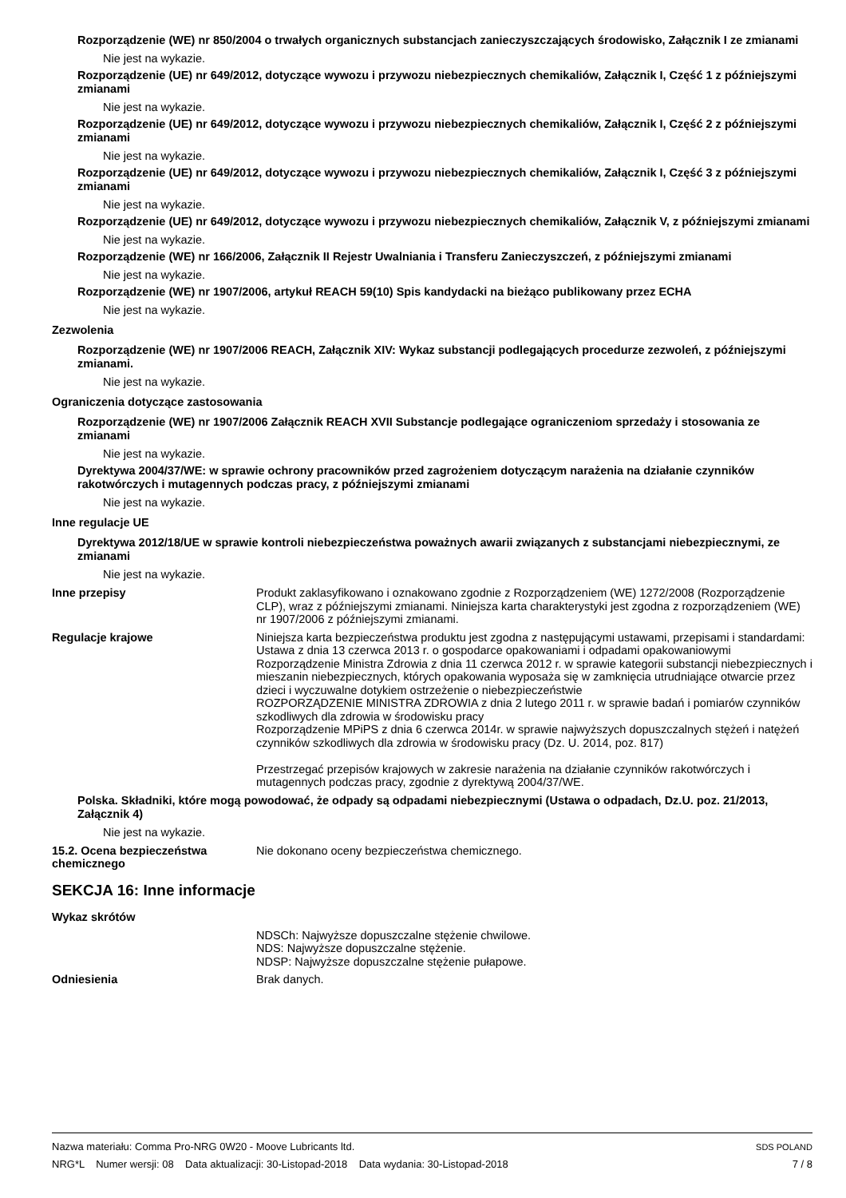Rozporządzenie (WE) nr 850/2004 o trwałych organicznych substancjach zanieczyszczających środowisko, Załącznik I ze zmianami
Nie jest na wykazie.
Rozporządzenie (UE) nr 649/2012, dotyczące wywozu i przywozu niebezpiecznych chemikaliów, Załącznik I, Część 1 z późniejszymi zmianami
Nie jest na wykazie.
Rozporządzenie (UE) nr 649/2012, dotyczące wywozu i przywozu niebezpiecznych chemikaliów, Załącznik I, Część 2 z późniejszymi zmianami
Nie jest na wykazie.
Rozporządzenie (UE) nr 649/2012, dotyczące wywozu i przywozu niebezpiecznych chemikaliów, Załącznik I, Część 3 z późniejszymi zmianami
Nie jest na wykazie.
Rozporządzenie (UE) nr 649/2012, dotyczące wywozu i przywozu niebezpiecznych chemikaliów, Załącznik V, z późniejszymi zmianami
Nie jest na wykazie.
Rozporządzenie (WE) nr 166/2006, Załącznik II Rejestr Uwalniania i Transferu Zanieczyszczeń, z późniejszymi zmianami
Nie jest na wykazie.
Rozporządzenie (WE) nr 1907/2006, artykuł REACH 59(10) Spis kandydacki na bieżąco publikowany przez ECHA
Nie jest na wykazie.
Zezwolenia
Rozporządzenie (WE) nr 1907/2006 REACH, Załącznik XIV: Wykaz substancji podlegających procedurze zezwoleń, z późniejszymi zmianami.
Nie jest na wykazie.
Ograniczenia dotyczące zastosowania
Rozporządzenie (WE) nr 1907/2006 Załącznik REACH XVII Substancje podlegające ograniczeniom sprzedaży i stosowania ze zmianami
Nie jest na wykazie.
Dyrektywa 2004/37/WE: w sprawie ochrony pracowników przed zagrożeniem dotyczącym narażenia na działanie czynników rakotwórczych i mutagennych podczas pracy, z późniejszymi zmianami
Nie jest na wykazie.
Inne regulacje UE
Dyrektywa 2012/18/UE w sprawie kontroli niebezpieczeństwa poważnych awarii związanych z substancjami niebezpiecznymi, ze zmianami
Nie jest na wykazie.
Inne przepisy Produkt zaklasyfikowano i oznakowano zgodnie z Rozporządzeniem (WE) 1272/2008 (Rozporządzenie CLP), wraz z późniejszymi zmianami. Niniejsza karta charakterystyki jest zgodna z rozporządzeniem (WE) nr 1907/2006 z późniejszymi zmianami.
Regulacje krajowe Niniejsza karta bezpieczeństwa produktu jest zgodna z następującymi ustawami, przepisami i standardami:
Ustawa z dnia 13 czerwca 2013 r. o gospodarce opakowaniami i odpadami opakowaniowymi
Rozporządzenie Ministra Zdrowia z dnia 11 czerwca 2012 r. w sprawie kategorii substancji niebezpiecznych i mieszanin niebezpiecznych, których opakowania wyposaża się w zamknięcia utrudniające otwarcie przez dzieci i wyczuwalne dotykiem ostrzeżenie o niebezpieczeństwie
ROZPORZĄDZENIE MINISTRA ZDROWIA z dnia 2 lutego 2011 r. w sprawie badań i pomiarów czynników szkodliwych dla zdrowia w środowisku pracy
Rozporządzenie MPiPS z dnia 6 czerwca 2014r. w sprawie najwyższych dopuszczalnych stężeń i natężeń czynników szkodliwych dla zdrowia w środowisku pracy (Dz. U. 2014, poz. 817)
Przestrzegać przepisów krajowych w zakresie narażenia na działanie czynników rakotwórczych i mutagennych podczas pracy, zgodnie z dyrektywą 2004/37/WE.
Polska. Składniki, które mogą powodować, że odpady są odpadami niebezpiecznymi (Ustawa o odpadach, Dz.U. poz. 21/2013, Załącznik 4)
Nie jest na wykazie.
15.2. Ocena bezpieczeństwa chemicznego
Nie dokonano oceny bezpieczeństwa chemicznego.
SEKCJA 16: Inne informacje
Wykaz skrótów
NDSCh: Najwyższe dopuszczalne stężenie chwilowe.
NDS: Najwyższe dopuszczalne stężenie.
NDSP: Najwyższe dopuszczalne stężenie pułapowe.
Odniesienia Brak danych.
Nazwa materiału: Comma Pro-NRG 0W20 - Moove Lubricants ltd. SDS POLAND
NRG*L Numer wersji: 08 Data aktualizacji: 30-Listopad-2018 Data wydania: 30-Listopad-2018 7 / 8